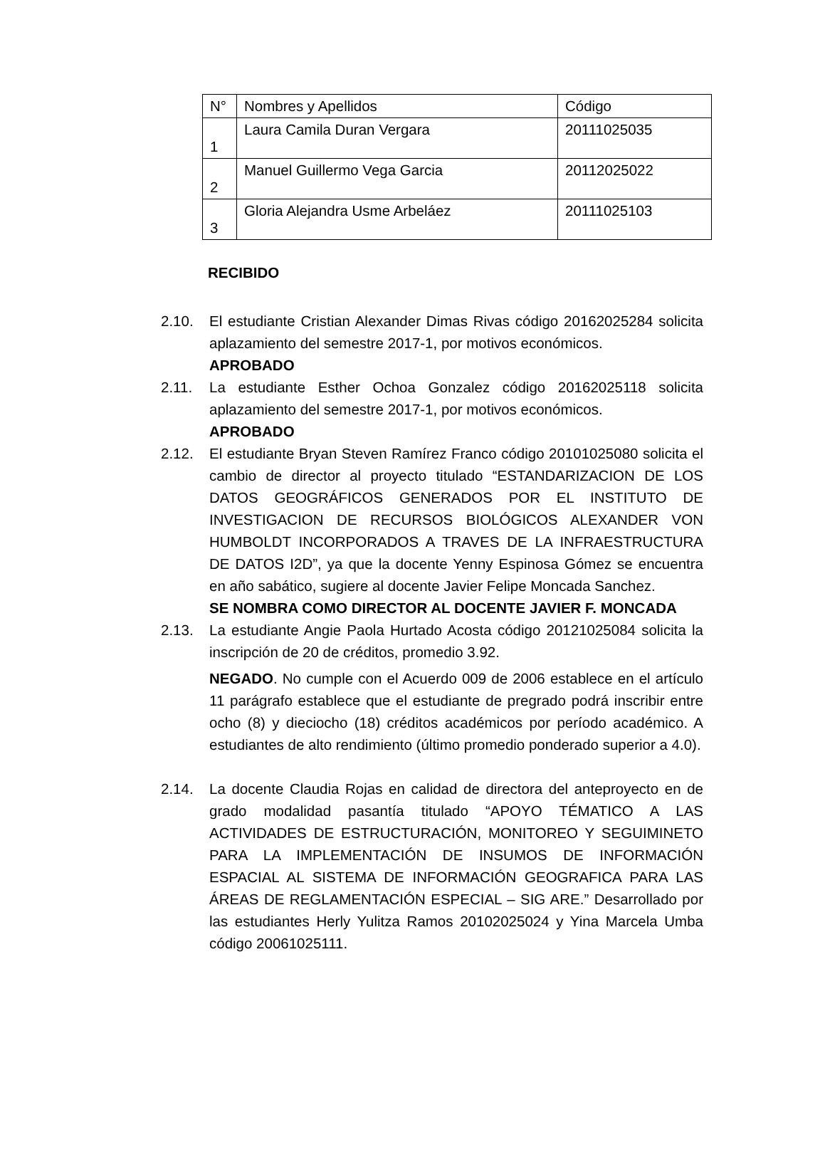| N° | Nombres y Apellidos | Código |
| --- | --- | --- |
| 1 | Laura Camila Duran Vergara | 20111025035 |
| 2 | Manuel Guillermo Vega Garcia | 20112025022 |
| 3 | Gloria Alejandra Usme Arbeláez | 20111025103 |
RECIBIDO
2.10. El estudiante Cristian Alexander Dimas Rivas código 20162025284 solicita aplazamiento del semestre 2017-1, por motivos económicos.
APROBADO
2.11. La estudiante Esther Ochoa Gonzalez código 20162025118 solicita aplazamiento del semestre 2017-1, por motivos económicos.
APROBADO
2.12. El estudiante Bryan Steven Ramírez Franco código 20101025080 solicita el cambio de director al proyecto titulado “ESTANDARIZACION DE LOS DATOS GEOGRÁFICOS GENERADOS POR EL INSTITUTO DE INVESTIGACION DE RECURSOS BIOLÓGICOS ALEXANDER VON HUMBOLDT INCORPORADOS A TRAVES DE LA INFRAESTRUCTURA DE DATOS I2D”, ya que la docente Yenny Espinosa Gómez se encuentra en año sabático, sugiere al docente Javier Felipe Moncada Sanchez.
SE NOMBRA COMO DIRECTOR AL DOCENTE JAVIER F. MONCADA
2.13. La estudiante Angie Paola Hurtado Acosta código 20121025084 solicita la inscripción de 20 de créditos, promedio 3.92.
NEGADO. No cumple con el Acuerdo 009 de 2006 establece en el artículo 11 parágrafo establece que el estudiante de pregrado podrá inscribir entre ocho (8) y dieciocho (18) créditos académicos por período académico. A estudiantes de alto rendimiento (último promedio ponderado superior a 4.0).
2.14. La docente Claudia Rojas en calidad de directora del anteproyecto en de grado modalidad pasantía titulado “APOYO TÉMATICO A LAS ACTIVIDADES DE ESTRUCTURACIÓN, MONITOREO Y SEGUIMINETO PARA LA IMPLEMENTACIÓN DE INSUMOS DE INFORMACIÓN ESPACIAL AL SISTEMA DE INFORMACIÓN GEOGRAFICA PARA LAS ÁREAS DE REGLAMENTACIÓN ESPECIAL – SIG ARE.” Desarrollado por las estudiantes Herly Yulitza Ramos 20102025024 y Yina Marcela Umba código 20061025111.